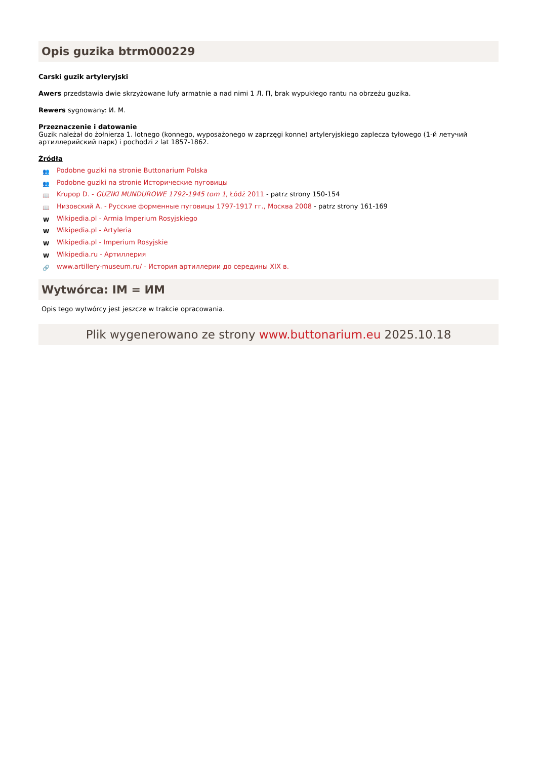Opis guzika btrm000229
Carski guzik artyleryjski
Awers przedstawia dwie skrzyżowane lufy armatnie a nad nimi 1 Л. П, brak wypukłego rantu na obrzeżu guzika.
Rewers sygnowany: И. М.
Przeznaczenie i datowanie
Guzik należał do żołnierza 1. lotnego (konnego, wyposażonego w zaprzęgi konne) artyleryjskiego zaplecza tyłowego (1-й летучий артиллерийский парк) i pochodzi z lat 1857-1862.
Źródła
👥 Podobne guziki na stronie Buttonarium Polska
👥 Podobne guziki na stronie Исторические пуговицы
📖 Krupop D. - GUZIKI MUNDUROWE 1792-1945 tom 1, Łódź 2011 - patrz strony 150-154
📖 Низовский А. - Русские форменные пуговицы 1797-1917 гг., Москва 2008 - patrz strony 161-169
W Wikipedia.pl - Armia Imperium Rosyjskiego
W Wikipedia.pl - Artyleria
W Wikipedia.pl - Imperium Rosyjskie
W Wikipedia.ru - Артиллерия
🔗 www.artillery-museum.ru/ - История артиллерии до середины XIX в.
Wytwórca: IM = ИМ
Opis tego wytwórcy jest jeszcze w trakcie opracowania.
Plik wygenerowano ze strony www.buttonarium.eu 2025.10.18